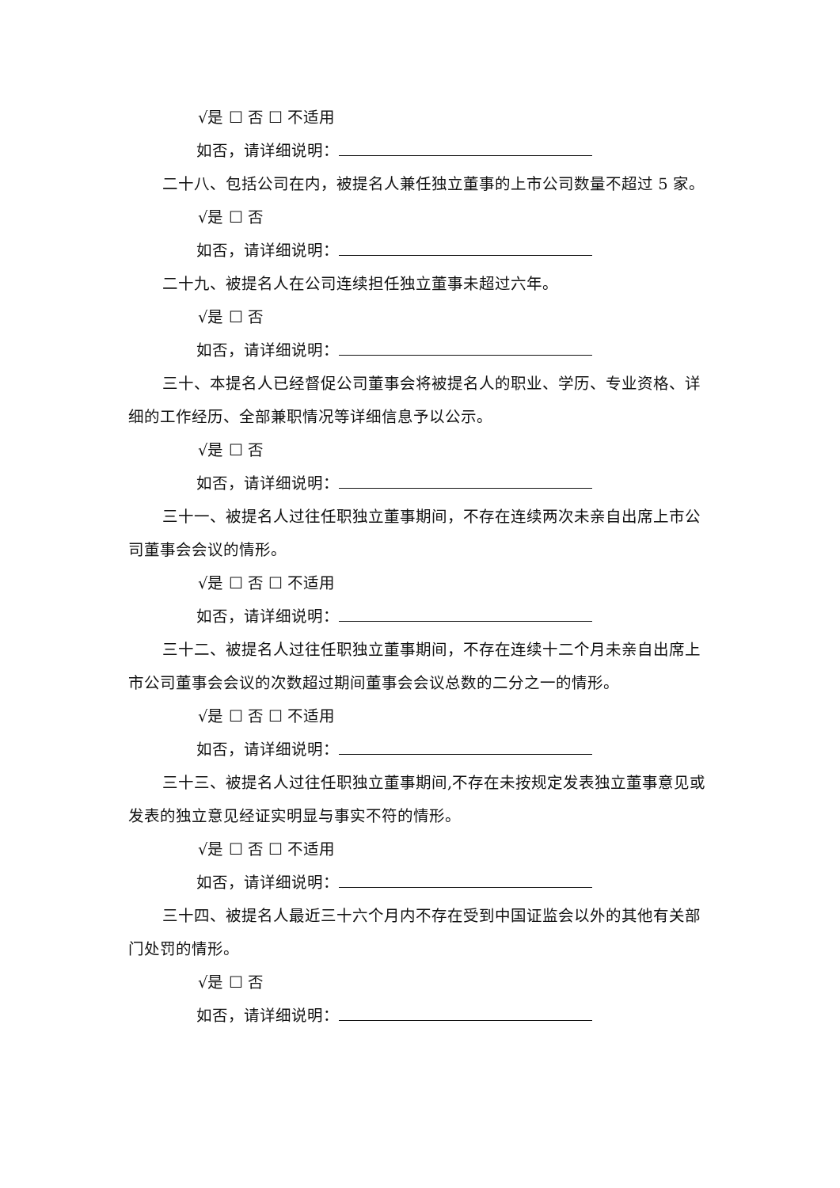√是 ☐ 否 ☐ 不适用
如否，请详细说明：
二十八、包括公司在内，被提名人兼任独立董事的上市公司数量不超过 5 家。
√是 ☐ 否
如否，请详细说明：
二十九、被提名人在公司连续担任独立董事未超过六年。
√是 ☐ 否
如否，请详细说明：
三十、本提名人已经督促公司董事会将被提名人的职业、学历、专业资格、详细的工作经历、全部兼职情况等详细信息予以公示。
√是 ☐ 否
如否，请详细说明：
三十一、被提名人过往任职独立董事期间，不存在连续两次未亲自出席上市公司董事会会议的情形。
√是 ☐ 否 ☐ 不适用
如否，请详细说明：
三十二、被提名人过往任职独立董事期间，不存在连续十二个月未亲自出席上市公司董事会会议的次数超过期间董事会会议总数的二分之一的情形。
√是 ☐ 否 ☐ 不适用
如否，请详细说明：
三十三、被提名人过往任职独立董事期间,不存在未按规定发表独立董事意见或发表的独立意见经证实明显与事实不符的情形。
√是 ☐ 否 ☐ 不适用
如否，请详细说明：
三十四、被提名人最近三十六个月内不存在受到中国证监会以外的其他有关部门处罚的情形。
√是 ☐ 否
如否，请详细说明：